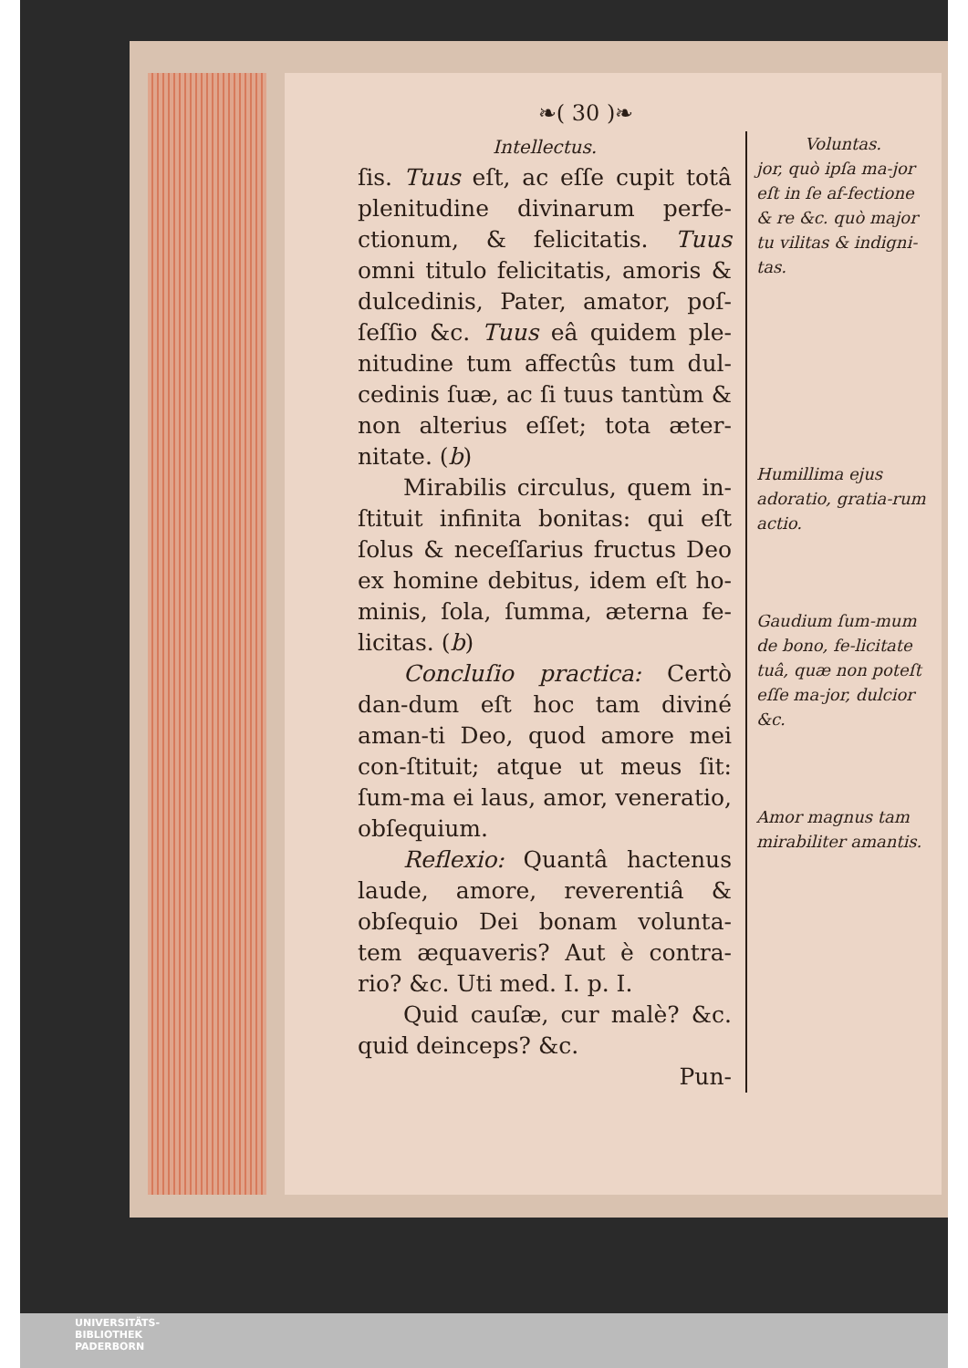❧( 30 )❧
Intellectus.
ſis. Tuus eſt, ac eſſe cupit totâ plenitudine divinarum perfe-ctionum, & felicitatis. Tuus omni titulo felicitatis, amoris & dulcedinis, Pater, amator, poſ-ſeſſio &c. Tuus eâ quidem ple-nitudine tum affectûs tum dul-cedinis ſuæ, ac ſi tuus tantùm & non alterius eſſet; tota æter-nitate. (b)
Mirabilis circulus, quem in-ſtituit infinita bonitas: qui eſt ſolus & neceſſarius fructus Deo ex homine debitus, idem eſt ho-minis, ſola, ſumma, æterna fe-licitas. (b)
Concluſio practica: Certò dan-dum eſt hoc tam diviné aman-ti Deo, quod amore mei con-ſtituit; atque ut meus ſit: ſum-ma ei laus, amor, veneratio, obſequium.
Reflexio: Quantâ hactenus laude, amore, reverentiâ & obſequio Dei bonam volunta-tem æquaveris? Aut è contra-rio? &c. Uti med. I. p. I.
Quid cauſæ, cur malè? &c. quid deinceps? &c.
Pun-
Voluntas.
jor, quò ipſa ma-jor eſt in ſe af-fectione & re &c. quò major tu vilitas & indigni-tas.
Humillima ejus adoratio, gratia-rum actio.
Gaudium ſum-mum de bono, fe-licitate tuâ, quæ non poteſt eſſe ma-jor, dulcior &c.
Amor magnus tam mirabiliter amantis.
UNIVERSITÄTS-
BIBLIOTHEK
PADERBORN